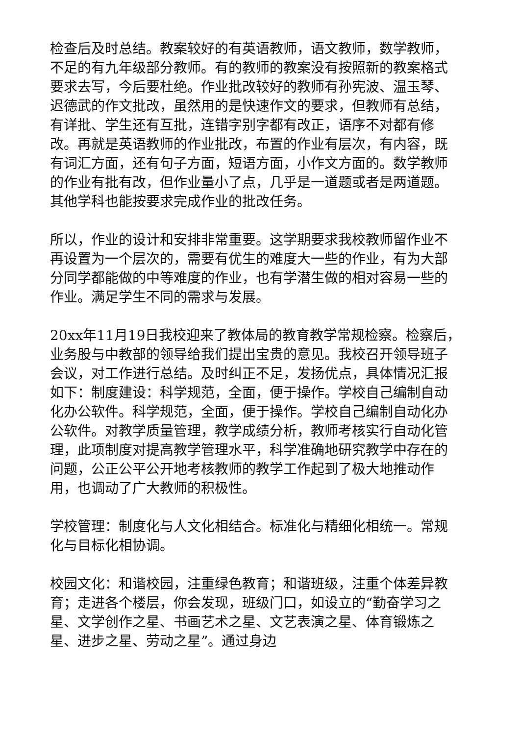检查后及时总结。教案较好的有英语教师，语文教师，数学教师，不足的有九年级部分教师。有的教师的教案没有按照新的教案格式要求去写，今后要杜绝。作业批改较好的教师有孙宪波、温玉琴、迟德武的作文批改，虽然用的是快速作文的要求，但教师有总结，有详批、学生还有互批，连错字别字都有改正，语序不对都有修改。再就是英语教师的作业批改，布置的作业有层次，有内容，既有词汇方面，还有句子方面，短语方面，小作文方面的。数学教师的作业有批有改，但作业量小了点，几乎是一道题或者是两道题。其他学科也能按要求完成作业的批改任务。
所以，作业的设计和安排非常重要。这学期要求我校教师留作业不再设置为一个层次的，需要有优生的难度大一些的作业，有为大部分同学都能做的中等难度的作业，也有学潜生做的相对容易一些的作业。满足学生不同的需求与发展。
20xx年11月19日我校迎来了教体局的教育教学常规检察。检察后，业务股与中教部的领导给我们提出宝贵的意见。我校召开领导班子会议，对工作进行总结。及时纠正不足，发扬优点，具体情况汇报如下：制度建设：科学规范，全面，便于操作。学校自己编制自动化办公软件。科学规范，全面，便于操作。学校自己编制自动化办公软件。对教学质量管理，教学成绩分析，教师考核实行自动化管理，此项制度对提高教学管理水平，科学准确地研究教学中存在的问题，公正公平公开地考核教师的教学工作起到了极大地推动作用，也调动了广大教师的积极性。
学校管理：制度化与人文化相结合。标准化与精细化相统一。常规化与目标化相协调。
校园文化：和谐校园，注重绿色教育；和谐班级，注重个体差异教育；走进各个楼层，你会发现，班级门口，如设立的“勤奋学习之星、文学创作之星、书画艺术之星、文艺表演之星、体育锻炼之星、进步之星、劳动之星”。通过身边